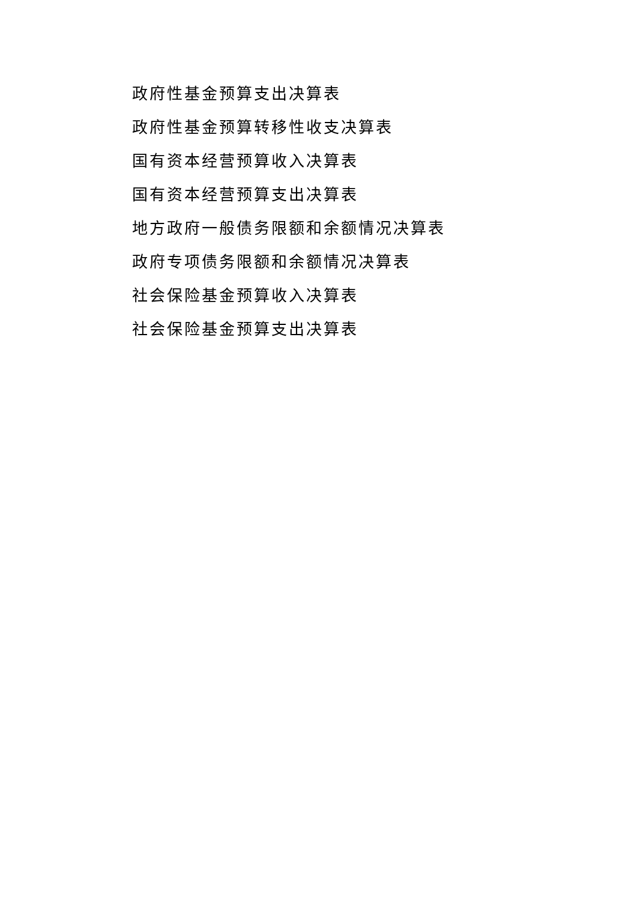政府性基金预算支出决算表
政府性基金预算转移性收支决算表
国有资本经营预算收入决算表
国有资本经营预算支出决算表
地方政府一般债务限额和余额情况决算表
政府专项债务限额和余额情况决算表
社会保险基金预算收入决算表
社会保险基金预算支出决算表